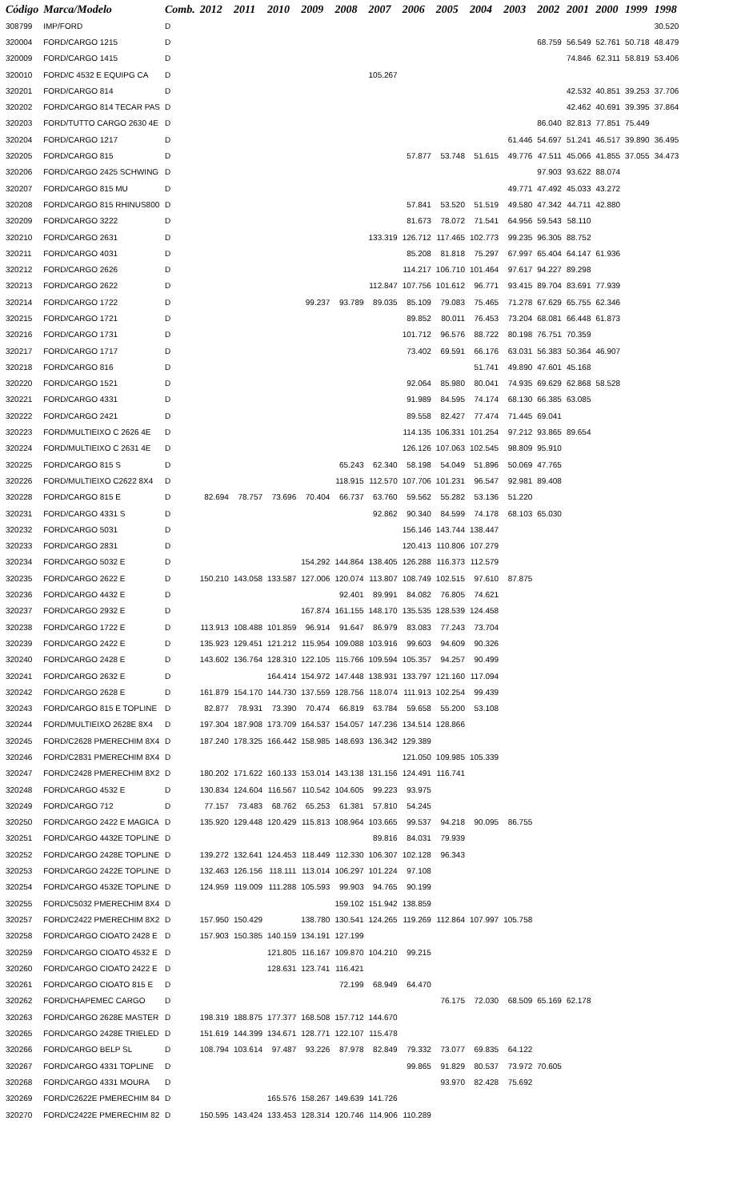| Código | Marca/Modelo | Comb. | 2012 | 2011 | 2010 | 2009 | 2008 | 2007 | 2006 | 2005 | 2004 | 2003 | 2002 | 2001 | 2000 | 1999 | 1998 |
| --- | --- | --- | --- | --- | --- | --- | --- | --- | --- | --- | --- | --- | --- | --- | --- | --- | --- |
| 308799 | IMP/FORD | D | | | | | | | | | | | | | | | 30.520 |
| 320004 | FORD/CARGO 1215 | D | | | | | | | | | | | 68.759 | 56.549 | 52.761 | 50.718 | 48.479 |
| 320009 | FORD/CARGO 1415 | D | | | | | | | | | | | | 74.846 | 62.311 | 58.819 | 53.406 |
| 320010 | FORD/C 4532 E EQUIPG CA | D | | | | | | 105.267 | | | | | | | | | |
| 320201 | FORD/CARGO 814 | D | | | | | | | | | | | | 42.532 | 40.851 | 39.253 | 37.706 |
| 320202 | FORD/CARGO 814 TECAR PAS | D | | | | | | | | | | | | 42.462 | 40.691 | 39.395 | 37.864 |
| 320203 | FORD/TUTTO CARGO 2630 4E | D | | | | | | | | | | | 86.040 | 82.813 | 77.851 | 75.449 | |
| 320204 | FORD/CARGO 1217 | D | | | | | | | | | | 61.446 | 54.697 | 51.241 | 46.517 | 39.890 | 36.495 |
| 320205 | FORD/CARGO 815 | D | | | | | | | 57.877 | 53.748 | 51.615 | 49.776 | 47.511 | 45.066 | 41.855 | 37.055 | 34.473 |
| 320206 | FORD/CARGO 2425 SCHWING | D | | | | | | | | | | | 97.903 | 93.622 | 88.074 | | |
| 320207 | FORD/CARGO 815 MU | D | | | | | | | | | | 49.771 | 47.492 | 45.033 | 43.272 | | |
| 320208 | FORD/CARGO 815 RHINUS800 | D | | | | | | | 57.841 | 53.520 | 51.519 | 49.580 | 47.342 | 44.711 | 42.880 | | |
| 320209 | FORD/CARGO 3222 | D | | | | | | | 81.673 | 78.072 | 71.541 | 64.956 | 59.543 | 58.110 | | | |
| 320210 | FORD/CARGO 2631 | D | | | | | | 133.319 | 126.712 | 117.465 | 102.773 | 99.235 | 96.305 | 88.752 | | | |
| 320211 | FORD/CARGO 4031 | D | | | | | | | 85.208 | 81.818 | 75.297 | 67.997 | 65.404 | 64.147 | 61.936 | | |
| 320212 | FORD/CARGO 2626 | D | | | | | | | 114.217 | 106.710 | 101.464 | 97.617 | 94.227 | 89.298 | | | |
| 320213 | FORD/CARGO 2622 | D | | | | | | 112.847 | 107.756 | 101.612 | 96.771 | 93.415 | 89.704 | 83.691 | 77.939 | | |
| 320214 | FORD/CARGO 1722 | D | | | | 99.237 | 93.789 | 89.035 | 85.109 | 79.083 | 75.465 | 71.278 | 67.629 | 65.755 | 62.346 | | |
| 320215 | FORD/CARGO 1721 | D | | | | | | | 89.852 | 80.011 | 76.453 | 73.204 | 68.081 | 66.448 | 61.873 | | |
| 320216 | FORD/CARGO 1731 | D | | | | | | | 101.712 | 96.576 | 88.722 | 80.198 | 76.751 | 70.359 | | | |
| 320217 | FORD/CARGO 1717 | D | | | | | | | 73.402 | 69.591 | 66.176 | 63.031 | 56.383 | 50.364 | 46.907 | | |
| 320218 | FORD/CARGO 816 | D | | | | | | | | | 51.741 | 49.890 | 47.601 | 45.168 | | | |
| 320220 | FORD/CARGO 1521 | D | | | | | | | 92.064 | 85.980 | 80.041 | 74.935 | 69.629 | 62.868 | 58.528 | | |
| 320221 | FORD/CARGO 4331 | D | | | | | | | 91.989 | 84.595 | 74.174 | 68.130 | 66.385 | 63.085 | | | |
| 320222 | FORD/CARGO 2421 | D | | | | | | | 89.558 | 82.427 | 77.474 | 71.445 | 69.041 | | | | |
| 320223 | FORD/MULTIEIXO C 2626 4E | D | | | | | | | 114.135 | 106.331 | 101.254 | 97.212 | 93.865 | 89.654 | | | |
| 320224 | FORD/MULTIEIXO C 2631 4E | D | | | | | | | 126.126 | 107.063 | 102.545 | 98.809 | 95.910 | | | | |
| 320225 | FORD/CARGO 815 S | D | | | | | 65.243 | 62.340 | 58.198 | 54.049 | 51.896 | 50.069 | 47.765 | | | | |
| 320226 | FORD/MULTIEIXO C2622 8X4 | D | | | | | 118.915 | 112.570 | 107.706 | 101.231 | 96.547 | 92.981 | 89.408 | | | | |
| 320228 | FORD/CARGO 815 E | D | 82.694 | 78.757 | 73.696 | 70.404 | 66.737 | 63.760 | 59.562 | 55.282 | 53.136 | 51.220 | | | | | |
| 320231 | FORD/CARGO 4331 S | D | | | | | | 92.862 | 90.340 | 84.599 | 74.178 | 68.103 | 65.030 | | | | |
| 320232 | FORD/CARGO 5031 | D | | | | | | | 156.146 | 143.744 | 138.447 | | | | | | |
| 320233 | FORD/CARGO 2831 | D | | | | | | | 120.413 | 110.806 | 107.279 | | | | | | |
| 320234 | FORD/CARGO 5032 E | D | | | | 154.292 | 144.864 | 138.405 | 126.288 | 116.373 | 112.579 | | | | | | |
| 320235 | FORD/CARGO 2622 E | D | 150.210 | 143.058 | 133.587 | 127.006 | 120.074 | 113.807 | 108.749 | 102.515 | 97.610 | 87.875 | | | | | |
| 320236 | FORD/CARGO 4432 E | D | | | | | 92.401 | 89.991 | 84.082 | 76.805 | 74.621 | | | | | | |
| 320237 | FORD/CARGO 2932 E | D | | | | 167.874 | 161.155 | 148.170 | 135.535 | 128.539 | 124.458 | | | | | | |
| 320238 | FORD/CARGO 1722 E | D | 113.913 | 108.488 | 101.859 | 96.914 | 91.647 | 86.979 | 83.083 | 77.243 | 73.704 | | | | | | |
| 320239 | FORD/CARGO 2422 E | D | 135.923 | 129.451 | 121.212 | 115.954 | 109.088 | 103.916 | 99.603 | 94.609 | 90.326 | | | | | | |
| 320240 | FORD/CARGO 2428 E | D | 143.602 | 136.764 | 128.310 | 122.105 | 115.766 | 109.594 | 105.357 | 94.257 | 90.499 | | | | | | |
| 320241 | FORD/CARGO 2632 E | D | | | 164.414 | 154.972 | 147.448 | 138.931 | 133.797 | 121.160 | 117.094 | | | | | | |
| 320242 | FORD/CARGO 2628 E | D | 161.879 | 154.170 | 144.730 | 137.559 | 128.756 | 118.074 | 111.913 | 102.254 | 99.439 | | | | | | |
| 320243 | FORD/CARGO 815 E TOPLINE | D | 82.877 | 78.931 | 73.390 | 70.474 | 66.819 | 63.784 | 59.658 | 55.200 | 53.108 | | | | | | |
| 320244 | FORD/MULTIEIXO 2628E 8X4 | D | 197.304 | 187.908 | 173.709 | 164.537 | 154.057 | 147.236 | 134.514 | 128.866 | | | | | | | |
| 320245 | FORD/C2628 PMERECHIM 8X4 | D | 187.240 | 178.325 | 166.442 | 158.985 | 148.693 | 136.342 | 129.389 | | | | | | | | |
| 320246 | FORD/C2831 PMERECHIM 8X4 | D | | | | | | | 121.050 | 109.985 | 105.339 | | | | | | |
| 320247 | FORD/C2428 PMERECHIM 8X2 | D | 180.202 | 171.622 | 160.133 | 153.014 | 143.138 | 131.156 | 124.491 | 116.741 | | | | | | | |
| 320248 | FORD/CARGO 4532 E | D | 130.834 | 124.604 | 116.567 | 110.542 | 104.605 | 99.223 | 93.975 | | | | | | | | |
| 320249 | FORD/CARGO 712 | D | 77.157 | 73.483 | 68.762 | 65.253 | 61.381 | 57.810 | 54.245 | | | | | | | | |
| 320250 | FORD/CARGO 2422 E MAGICA | D | 135.920 | 129.448 | 120.429 | 115.813 | 108.964 | 103.665 | 99.537 | 94.218 | 90.095 | 86.755 | | | | | |
| 320251 | FORD/CARGO 4432E TOPLINE | D | | | | | | 89.816 | 84.031 | 79.939 | | | | | | | |
| 320252 | FORD/CARGO 2428E TOPLINE | D | 139.272 | 132.641 | 124.453 | 118.449 | 112.330 | 106.307 | 102.128 | 96.343 | | | | | | | |
| 320253 | FORD/CARGO 2422E TOPLINE | D | 132.463 | 126.156 | 118.111 | 113.014 | 106.297 | 101.224 | 97.108 | | | | | | | | |
| 320254 | FORD/CARGO 4532E TOPLINE | D | 124.959 | 119.009 | 111.288 | 105.593 | 99.903 | 94.765 | 90.199 | | | | | | | | |
| 320255 | FORD/C5032 PMERECHIM 8X4 | D | | | | | 159.102 | 151.942 | 138.859 | | | | | | | | |
| 320257 | FORD/C2422 PMERECHIM 8X2 | D | 157.950 | 150.429 | | 138.780 | 130.541 | 124.265 | 119.269 | 112.864 | 107.997 | 105.758 | | | | | |
| 320258 | FORD/CARGO CIOATO 2428 E | D | 157.903 | 150.385 | 140.159 | 134.191 | 127.199 | | | | | | | | | | |
| 320259 | FORD/CARGO CIOATO 4532 E | D | | | 121.805 | 116.167 | 109.870 | 104.210 | 99.215 | | | | | | | | |
| 320260 | FORD/CARGO CIOATO 2422 E | D | | | 128.631 | 123.741 | 116.421 | | | | | | | | | | |
| 320261 | FORD/CARGO CIOATO 815 E | D | | | | | 72.199 | 68.949 | 64.470 | | | | | | | | |
| 320262 | FORD/CHAPEMEC CARGO | D | | | | | | | | 76.175 | 72.030 | 68.509 | 65.169 | 62.178 | | | |
| 320263 | FORD/CARGO 2628E MASTER | D | 198.319 | 188.875 | 177.377 | 168.508 | 157.712 | 144.670 | | | | | | | | | |
| 320265 | FORD/CARGO 2428E TRIELED | D | 151.619 | 144.399 | 134.671 | 128.771 | 122.107 | 115.478 | | | | | | | | | |
| 320266 | FORD/CARGO BELP SL | D | 108.794 | 103.614 | 97.487 | 93.226 | 87.978 | 82.849 | 79.332 | 73.077 | 69.835 | 64.122 | | | | | |
| 320267 | FORD/CARGO 4331 TOPLINE | D | | | | | | | 99.865 | 91.829 | 80.537 | 73.972 | 70.605 | | | | |
| 320268 | FORD/CARGO 4331 MOURA | D | | | | | | | | 93.970 | 82.428 | 75.692 | | | | | |
| 320269 | FORD/C2622E PMERECHIM 84 | D | | | 165.576 | 158.267 | 149.639 | 141.726 | | | | | | | | | |
| 320270 | FORD/C2422E PMERECHIM 82 | D | 150.595 | 143.424 | 133.453 | 128.314 | 120.746 | 114.906 | 110.289 | | | | | | | | |